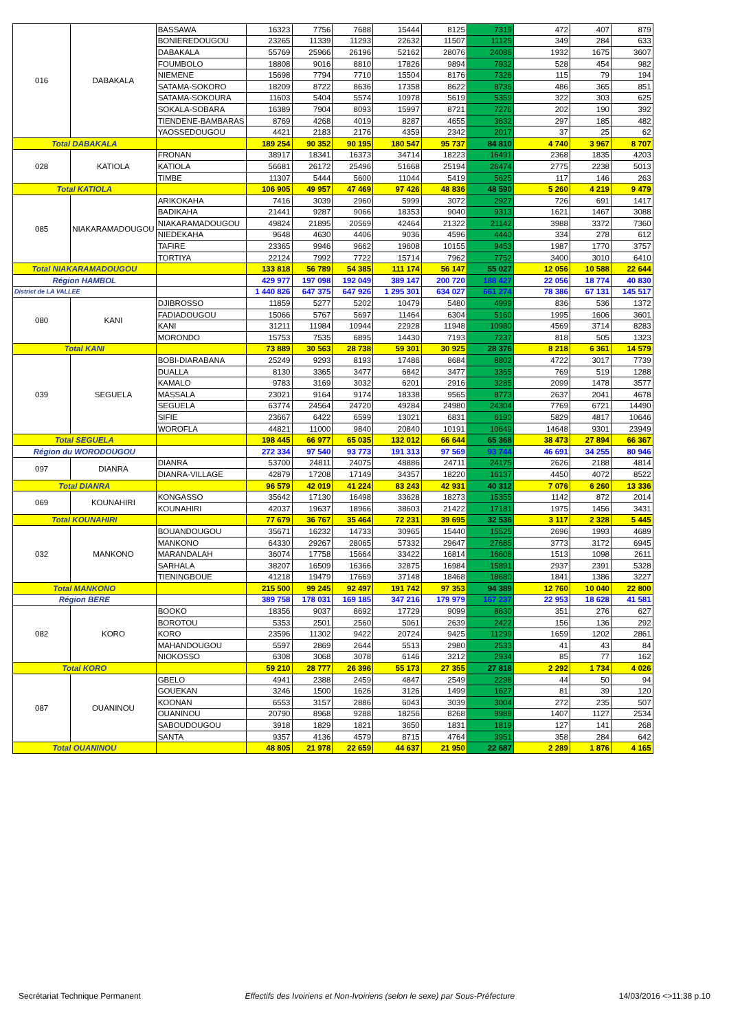| 016 | DABAKALA | BASSAWA | 16323 | 7756 | 7688 | 15444 | 8125 | 7319 | 472 | 407 | 879 |
| | | BONIEREDOUGOU | 23265 | 11339 | 11293 | 22632 | 11507 | 11125 | 349 | 284 | 633 |
| | | DABAKALA | 55769 | 25966 | 26196 | 52162 | 28076 | 24086 | 1932 | 1675 | 3607 |
| | | FOUMBOLO | 18808 | 9016 | 8810 | 17826 | 9894 | 7932 | 528 | 454 | 982 |
| | | NIEMENE | 15698 | 7794 | 7710 | 15504 | 8176 | 7328 | 115 | 79 | 194 |
| | | SATAMA-SOKORO | 18209 | 8722 | 8636 | 17358 | 8622 | 8736 | 486 | 365 | 851 |
| | | SATAMA-SOKOURA | 11603 | 5404 | 5574 | 10978 | 5619 | 5359 | 322 | 303 | 625 |
| | | SOKALA-SOBARA | 16389 | 7904 | 8093 | 15997 | 8721 | 7276 | 202 | 190 | 392 |
| | | TIENDENE-BAMBARAS | 8769 | 4268 | 4019 | 8287 | 4655 | 3632 | 297 | 185 | 482 |
| | | YAOSSEDOUGOU | 4421 | 2183 | 2176 | 4359 | 2342 | 2017 | 37 | 25 | 62 |
| Total DABAKALA | | | 189 254 | 90 352 | 90 195 | 180 547 | 95 737 | 84 810 | 4 740 | 3 967 | 8 707 |
| 028 | KATIOLA | FRONAN | 38917 | 18341 | 16373 | 34714 | 18223 | 16491 | 2368 | 1835 | 4203 |
| | | KATIOLA | 56681 | 26172 | 25496 | 51668 | 25194 | 26474 | 2775 | 2238 | 5013 |
| | | TIMBE | 11307 | 5444 | 5600 | 11044 | 5419 | 5625 | 117 | 146 | 263 |
| Total KATIOLA | | | 106 905 | 49 957 | 47 469 | 97 426 | 48 836 | 48 590 | 5 260 | 4 219 | 9 479 |
| 085 | NIAKARAMADOUGOU | ARIKOKAHA | 7416 | 3039 | 2960 | 5999 | 3072 | 2927 | 726 | 691 | 1417 |
| | | BADIKAHA | 21441 | 9287 | 9066 | 18353 | 9040 | 9313 | 1621 | 1467 | 3088 |
| | | NIAKARAMADOUGOU | 49824 | 21895 | 20569 | 42464 | 21322 | 21142 | 3988 | 3372 | 7360 |
| | | NIEDEKAHA | 9648 | 4630 | 4406 | 9036 | 4596 | 4440 | 334 | 278 | 612 |
| | | TAFIRE | 23365 | 9946 | 9662 | 19608 | 10155 | 9453 | 1987 | 1770 | 3757 |
| | | TORTIYA | 22124 | 7992 | 7722 | 15714 | 7962 | 7752 | 3400 | 3010 | 6410 |
| Total NIAKARAMADOUGOU | | | 133 818 | 56 789 | 54 385 | 111 174 | 56 147 | 55 027 | 12 056 | 10 588 | 22 644 |
| Région HAMBOL | | | 429 977 | 197 098 | 192 049 | 389 147 | 200 720 | 188 427 | 22 056 | 18 774 | 40 830 |
| District de LA VALLEE | | | 1 440 826 | 647 375 | 647 926 | 1 295 301 | 634 027 | 661 274 | 78 386 | 67 131 | 145 517 |
| 080 | KANI | DJIBROSSO | 11859 | 5277 | 5202 | 10479 | 5480 | 4999 | 836 | 536 | 1372 |
| | | FADIADOUGOU | 15066 | 5767 | 5697 | 11464 | 6304 | 5160 | 1995 | 1606 | 3601 |
| | | KANI | 31211 | 11984 | 10944 | 22928 | 11948 | 10980 | 4569 | 3714 | 8283 |
| | | MORONDO | 15753 | 7535 | 6895 | 14430 | 7193 | 7237 | 818 | 505 | 1323 |
| Total KANI | | | 73 889 | 30 563 | 28 738 | 59 301 | 30 925 | 28 376 | 8 218 | 6 361 | 14 579 |
| 039 | SEGUELA | BOBI-DIARABANA | 25249 | 9293 | 8193 | 17486 | 8684 | 8802 | 4722 | 3017 | 7739 |
| | | DUALLA | 8130 | 3365 | 3477 | 6842 | 3477 | 3365 | 769 | 519 | 1288 |
| | | KAMALO | 9783 | 3169 | 3032 | 6201 | 2916 | 3285 | 2099 | 1478 | 3577 |
| | | MASSALA | 23021 | 9164 | 9174 | 18338 | 9565 | 8773 | 2637 | 2041 | 4678 |
| | | SEGUELA | 63774 | 24564 | 24720 | 49284 | 24980 | 24304 | 7769 | 6721 | 14490 |
| | | SIFIE | 23667 | 6422 | 6599 | 13021 | 6831 | 6190 | 5829 | 4817 | 10646 |
| | | WOROFLA | 44821 | 11000 | 9840 | 20840 | 10191 | 10649 | 14648 | 9301 | 23949 |
| Total SEGUELA | | | 198 445 | 66 977 | 65 035 | 132 012 | 66 644 | 65 368 | 38 473 | 27 894 | 66 367 |
| Région du WORODOUGOU | | | 272 334 | 97 540 | 93 773 | 191 313 | 97 569 | 93 744 | 46 691 | 34 255 | 80 946 |
| 097 | DIANRA | DIANRA | 53700 | 24811 | 24075 | 48886 | 24711 | 24175 | 2626 | 2188 | 4814 |
| | | DIANRA-VILLAGE | 42879 | 17208 | 17149 | 34357 | 18220 | 16137 | 4450 | 4072 | 8522 |
| Total DIANRA | | | 96 579 | 42 019 | 41 224 | 83 243 | 42 931 | 40 312 | 7 076 | 6 260 | 13 336 |
| 069 | KOUNAHIRI | KONGASSO | 35642 | 17130 | 16498 | 33628 | 18273 | 15355 | 1142 | 872 | 2014 |
| | | KOUNAHIRI | 42037 | 19637 | 18966 | 38603 | 21422 | 17181 | 1975 | 1456 | 3431 |
| Total KOUNAHIRI | | | 77 679 | 36 767 | 35 464 | 72 231 | 39 695 | 32 536 | 3 117 | 2 328 | 5 445 |
| 032 | MANKONO | BOUANDOUGOU | 35671 | 16232 | 14733 | 30965 | 15440 | 15525 | 2696 | 1993 | 4689 |
| | | MANKONO | 64330 | 29267 | 28065 | 57332 | 29647 | 27685 | 3773 | 3172 | 6945 |
| | | MARANDALAH | 36074 | 17758 | 15664 | 33422 | 16814 | 16608 | 1513 | 1098 | 2611 |
| | | SARHALA | 38207 | 16509 | 16366 | 32875 | 16984 | 15891 | 2937 | 2391 | 5328 |
| | | TIENINGBOUE | 41218 | 19479 | 17669 | 37148 | 18468 | 18680 | 1841 | 1386 | 3227 |
| Total MANKONO | | | 215 500 | 99 245 | 92 497 | 191 742 | 97 353 | 94 389 | 12 760 | 10 040 | 22 800 |
| Région BERE | | | 389 758 | 178 031 | 169 185 | 347 216 | 179 979 | 167 237 | 22 953 | 18 628 | 41 581 |
| 082 | KORO | BOOKO | 18356 | 9037 | 8692 | 17729 | 9099 | 8630 | 351 | 276 | 627 |
| | | BOROTOU | 5353 | 2501 | 2560 | 5061 | 2639 | 2422 | 156 | 136 | 292 |
| | | KORO | 23596 | 11302 | 9422 | 20724 | 9425 | 11299 | 1659 | 1202 | 2861 |
| | | MAHANDOUGOU | 5597 | 2869 | 2644 | 5513 | 2980 | 2533 | 41 | 43 | 84 |
| | | NIOKOSSO | 6308 | 3068 | 3078 | 6146 | 3212 | 2934 | 85 | 77 | 162 |
| Total KORO | | | 59 210 | 28 777 | 26 396 | 55 173 | 27 355 | 27 818 | 2 292 | 1 734 | 4 026 |
| 087 | OUANINOU | GBELO | 4941 | 2388 | 2459 | 4847 | 2549 | 2298 | 44 | 50 | 94 |
| | | GOUEKAN | 3246 | 1500 | 1626 | 3126 | 1499 | 1627 | 81 | 39 | 120 |
| | | KOONAN | 6553 | 3157 | 2886 | 6043 | 3039 | 3004 | 272 | 235 | 507 |
| | | OUANINOU | 20790 | 8968 | 9288 | 18256 | 8268 | 9988 | 1407 | 1127 | 2534 |
| | | SABOUDOUGOU | 3918 | 1829 | 1821 | 3650 | 1831 | 1819 | 127 | 141 | 268 |
| | | SANTA | 9357 | 4136 | 4579 | 8715 | 4764 | 3951 | 358 | 284 | 642 |
| Total OUANINOU | | | 48 805 | 21 978 | 22 659 | 44 637 | 21 950 | 22 687 | 2 289 | 1 876 | 4 165 |
Secrétariat Technique Permanent Effectifs des Ivoiriens et Non-Ivoiriens (selon le sexe) par Sous-Préfecture 14/03/2016 <>11:38 p.10